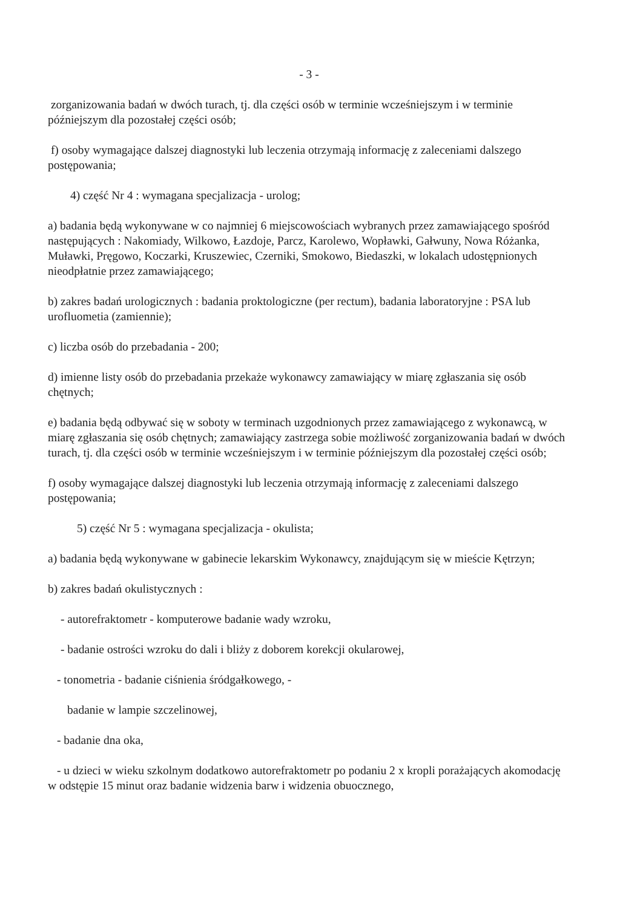- 3 -
zorganizowania badań w dwóch turach, tj. dla części osób w terminie wcześniejszym i w terminie późniejszym dla pozostałej części osób;
f) osoby wymagające dalszej diagnostyki lub leczenia otrzymają informację z zaleceniami dalszego postępowania;
4) część Nr 4 : wymagana specjalizacja - urolog;
a) badania będą wykonywane w co najmniej 6 miejscowościach wybranych przez zamawiającego spośród następujących : Nakomiady, Wilkowo, Łazdoje, Parcz, Karolewo, Wopławki, Gałwuny, Nowa Różanka, Muławki, Pręgowo, Koczarki, Kruszewiec, Czerniki, Smokowo, Biedaszki, w lokalach udostępnionych nieodpłatnie przez zamawiającego;
b) zakres badań urologicznych : badania proktologiczne (per rectum), badania laboratoryjne : PSA lub urofluometia (zamiennie);
c) liczba osób do przebadania - 200;
d) imienne listy osób do przebadania przekaże wykonawcy zamawiający w miarę zgłaszania się osób chętnych;
e) badania będą odbywać się w soboty w terminach uzgodnionych przez zamawiającego z wykonawcą, w miarę zgłaszania się osób chętnych; zamawiający zastrzega sobie możliwość zorganizowania badań w dwóch turach, tj. dla części osób w terminie wcześniejszym i w terminie późniejszym dla pozostałej części osób;
f) osoby wymagające dalszej diagnostyki lub leczenia otrzymają informację z zaleceniami dalszego postępowania;
5) część Nr 5 : wymagana specjalizacja - okulista;
a) badania będą wykonywane w gabinecie lekarskim Wykonawcy, znajdującym się w mieście Kętrzyn;
b) zakres badań okulistycznych :
- autorefraktometr - komputerowe badanie wady wzroku,
- badanie ostrości wzroku do dali i bliży z doborem korekcji okularowej,
- tonometria - badanie ciśnienia śródgałkowego, -
badanie w lampie szczelinowej,
- badanie dna oka,
- u dzieci w wieku szkolnym dodatkowo autorefraktometr po podaniu 2 x kropli porażających akomodację w odstępie 15 minut oraz badanie widzenia barw i widzenia obuocznego,